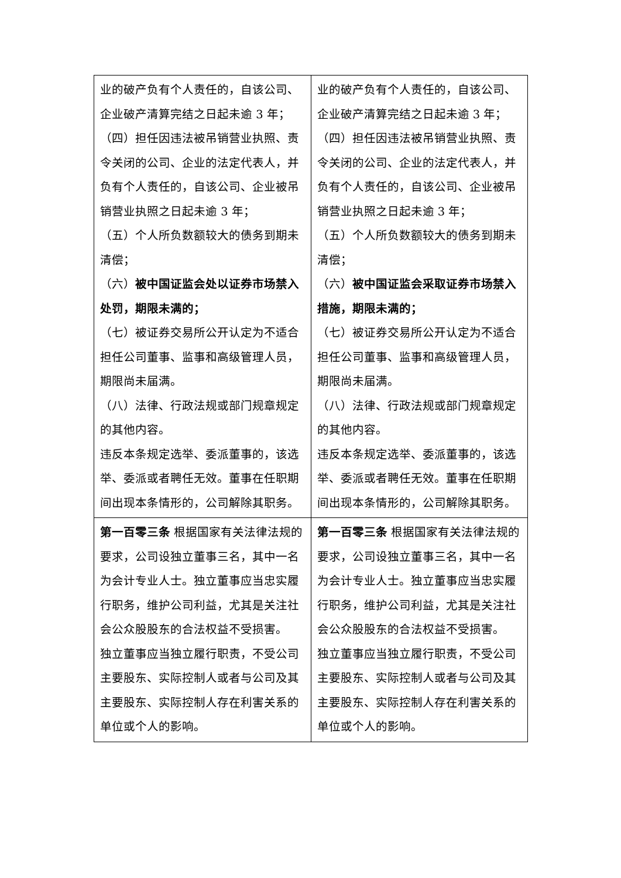| 业的破产负有个人责任的，自该公司、企业破产清算完结之日起未逾 3 年； （四）担任因违法被吊销营业执照、责令关闭的公司、企业的法定代表人，并负有个人责任的，自该公司、企业被吊销营业执照之日起未逾 3 年； （五）个人所负数额较大的债务到期未清偿； （六） 被中国证监会处以证券市场禁入处罚，期限未满的； （七）被证券交易所公开认定为不适合担任公司董事、监事和高级管理人员，期限尚未届满。 （八）法律、行政法规或部门规章规定的其他内容。 违反本条规定选举、委派董事的，该选举、委派或者聘任无效。董事在任职期间出现本条情形的，公司解除其职务。 | 业的破产负有个人责任的，自该公司、企业破产清算完结之日起未逾 3 年； （四）担任因违法被吊销营业执照、责令关闭的公司、企业的法定代表人，并负有个人责任的，自该公司、企业被吊销营业执照之日起未逾 3 年； （五）个人所负数额较大的债务到期未清偿； （六） 被中国证监会采取证券市场禁入措施，期限未满的； （七）被证券交易所公开认定为不适合担任公司董事、监事和高级管理人员，期限尚未届满。 （八）法律、行政法规或部门规章规定的其他内容。 违反本条规定选举、委派董事的，该选举、委派或者聘任无效。董事在任职期间出现本条情形的，公司解除其职务。 |
| 第一百零三条 根据国家有关法律法规的要求，公司设独立董事三名，其中一名为会计专业人士。独立董事应当忠实履行职务，维护公司利益，尤其是关注社会公众股股东的合法权益不受损害。 独立董事应当独立履行职责，不受公司主要股东、实际控制人或者与公司及其主要股东、实际控制人存在利害关系的单位或个人的影响。 | 第一百零三条 根据国家有关法律法规的要求，公司设独立董事三名，其中一名为会计专业人士。独立董事应当忠实履行职务，维护公司利益，尤其是关注社会公众股股东的合法权益不受损害。 独立董事应当独立履行职责，不受公司主要股东、实际控制人或者与公司及其主要股东、实际控制人存在利害关系的单位或个人的影响。 |